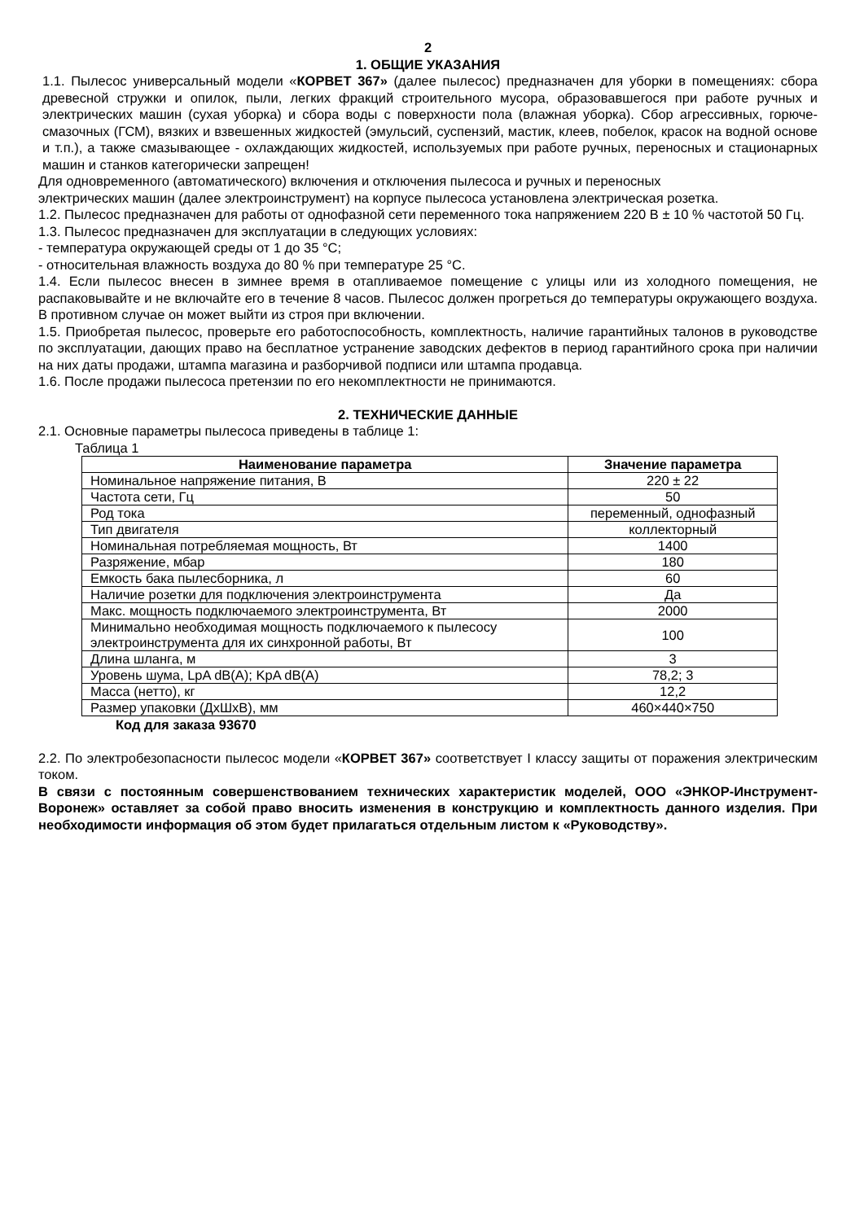2
1. ОБЩИЕ УКАЗАНИЯ
1.1. Пылесос универсальный модели «КОРВЕТ 367» (далее пылесос) предназначен для уборки в помещениях: сбора древесной стружки и опилок, пыли, легких фракций строительного мусора, образовавшегося при работе ручных и электрических машин (сухая уборка) и сбора воды с поверхности пола (влажная уборка). Сбор агрессивных, горюче-смазочных (ГСМ), вязких и взвешенных жидкостей (эмульсий, суспензий, мастик, клеев, побелок, красок на водной основе и т.п.), а также смазывающее - охлаждающих жидкостей, используемых при работе ручных, переносных и стационарных машин и станков категорически запрещен!
Для одновременного (автоматического) включения и отключения пылесоса и ручных и переносных
электрических машин (далее электроинструмент) на корпусе пылесоса установлена электрическая розетка.
1.2. Пылесос предназначен для работы от однофазной сети переменного тока напряжением 220 В ± 10 % частотой 50 Гц.
1.3. Пылесос предназначен для эксплуатации в следующих условиях:
- температура окружающей среды от 1 до 35 °С;
- относительная влажность воздуха до 80 % при температуре 25 °С.
1.4. Если пылесос внесен в зимнее время в отапливаемое помещение с улицы или из холодного помещения, не распаковывайте и не включайте его в течение 8 часов. Пылесос должен прогреться до температуры окружающего воздуха. В противном случае он может выйти из строя при включении.
1.5. Приобретая пылесос, проверьте его работоспособность, комплектность, наличие гарантийных талонов в руководстве по эксплуатации, дающих право на бесплатное устранение заводских дефектов в период гарантийного срока при наличии на них даты продажи, штампа магазина и разборчивой подписи или штампа продавца.
1.6. После продажи пылесоса претензии по его некомплектности не принимаются.
2. ТЕХНИЧЕСКИЕ ДАННЫЕ
2.1. Основные параметры пылесоса приведены в таблице 1:
Таблица 1
| Наименование параметра | Значение параметра |
| --- | --- |
| Номинальное напряжение питания, В | 220 ± 22 |
| Частота сети, Гц | 50 |
| Род тока | переменный, однофазный |
| Тип двигателя | коллекторный |
| Номинальная потребляемая мощность, Вт | 1400 |
| Разряжение, мбар | 180 |
| Емкость бака пылесборника, л | 60 |
| Наличие розетки для подключения электроинструмента | Да |
| Макс. мощность подключаемого электроинструмента, Вт | 2000 |
| Минимально необходимая мощность подключаемого к пылесосу электроинструмента для их синхронной работы, Вт | 100 |
| Длина шланга, м | 3 |
| Уровень шума, LpA dB(A); KpA dB(A) | 78,2; 3 |
| Масса (нетто), кг | 12,2 |
| Размер упаковки (ДхШхВ), мм | 460×440×750 |
Код для заказа 93670
2.2. По электробезопасности пылесос модели «КОРВЕТ 367» соответствует I классу защиты от поражения электрическим током.
В связи с постоянным совершенствованием технических характеристик моделей, ООО «ЭНКОР-Инструмент-Воронеж» оставляет за собой право вносить изменения в конструкцию и комплектность данного изделия. При необходимости информация об этом будет прилагаться отдельным листом к «Руководству».